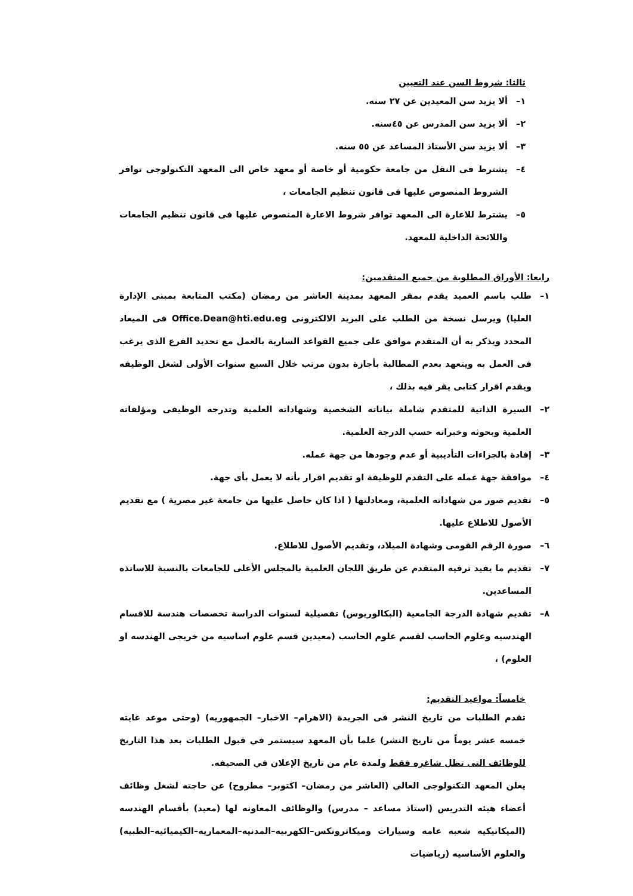ثالثا: شروط السن عند التعيين
١– ألا يزيد سن المعيدين عن ٢٧ سنه.
٢– ألا يزيد سن المدرس عن ٤٥سنه.
٣– ألا يزيد سن الأستاذ المساعد عن ٥٥ سنه.
٤– يشترط فى النقل من جامعة حكومية أو خاصة أو معهد خاص الى المعهد التكنولوجى توافر الشروط المنصوص عليها فى قانون تنظيم الجامعات ،
٥– يشترط للاعارة الى المعهد توافر شروط الاعارة المنصوص عليها فى قانون تنظيم الجامعات واللائحة الداخلية للمعهد.
رابعا: الأوراق المطلوبة من جميع المتقدمين:
١– طلب باسم العميد يقدم بمقر المعهد بمدينة العاشر من رمضان (مكتب المتابعة بمبنى الإدارة العليا) ويرسل نسخة من الطلب على البريد الالكترونى Office.Dean@hti.edu.eg فى الميعاد المحدد ويذكر به أن المتقدم موافق على جميع القواعد السارية بالعمل مع تحديد الفرع الذى يرغب فى العمل به ويتعهد بعدم المطالبة بأجازة بدون مرتب خلال السبع سنوات الأولى لشغل الوظيفه ويقدم اقرار كتابى يقر فيه بذلك ،
٢– السيرة الذاتية للمتقدم شاملة بياناته الشخصية وشهاداته العلمية وتدرجه الوظيفى ومؤلفاته العلمية وبحوثه وخبراته حسب الدرجة العلمية.
٣– إفادة بالجزاءات التأديبية أو عدم وجودها من جهة عمله.
٤– موافقة جهة عمله على التقدم للوظيفة او تقديم اقرار بأنه لا يعمل بأى جهة.
٥– تقديم صور من شهاداته العلمية، ومعادلتها ( اذا كان حاصل عليها من جامعة غير مصرية ) مع تقديم الأصول للاطلاع عليها.
٦– صورة الرقم القومى وشهادة الميلاد، وتقديم الأصول للاطلاع.
٧– تقديم ما يفيد ترقيه المتقدم عن طريق اللجان العلمية بالمجلس الأعلى للجامعات بالنسبة للاساتذه المساعدين.
٨– تقديم شهادة الدرجة الجامعية (البكالوريوس) تفصيلية لسنوات الدراسة تخصصات هندسة للاقسام الهندسيه وعلوم الحاسب لقسم علوم الحاسب (معيدين قسم علوم اساسيه من خريجى الهندسه او العلوم) ،
خامساً: مواعيد التقديم:
تقدم الطلبات من تاريخ النشر فى الجريدة (الاهرام– الاخبار– الجمهوريه) (وحتى موعد غايته خمسه عشر يوماً من تاريخ النشر) علما بأن المعهد سيستمر في قبول الطلبات بعد هذا التاريخ للوظائف التى تظل شاغره فقط ولمدة عام من تاريخ الإعلان في الصحيفه.
يعلن المعهد التكنولوجى العالي (العاشر من رمضان– اكتوبر– مطروح) عن حاجته لشغل وظائف أعضاء هيئه التدريس (استاذ مساعد – مدرس) والوظائف المعاونه لها (معيد) بأقسام الهندسه (الميكانيكيه شعبه عامه وسيارات وميكاترونكس–الكهربيه–المدنيه–المعماريه–الكيميائيه–الطبيه) والعلوم الأساسيه (رياضيات